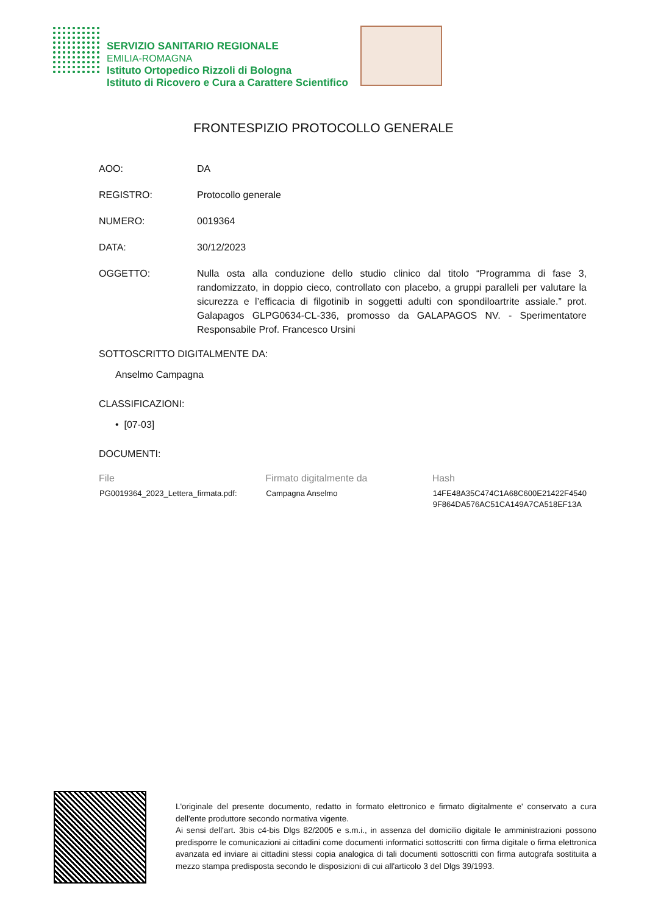SERVIZIO SANITARIO REGIONALE
EMILIA-ROMAGNA
Istituto Ortopedico Rizzoli di Bologna
Istituto di Ricovero e Cura a Carattere Scientifico
FRONTESPIZIO PROTOCOLLO GENERALE
AOO: DA
REGISTRO: Protocollo generale
NUMERO: 0019364
DATA: 30/12/2023
OGGETTO: Nulla osta alla conduzione dello studio clinico dal titolo “Programma di fase 3, randomizzato, in doppio cieco, controllato con placebo, a gruppi paralleli per valutare la sicurezza e l’efficacia di filgotinib in soggetti adulti con spondiloartrite assiale.” prot. Galapagos GLPG0634-CL-336, promosso da GALAPAGOS NV. - Sperimentatore Responsabile Prof. Francesco Ursini
SOTTOSCRITTO DIGITALMENTE DA:
Anselmo Campagna
CLASSIFICAZIONI:
• [07-03]
DOCUMENTI:
| File | Firmato digitalmente da | Hash |
| --- | --- | --- |
| PG0019364_2023_Lettera_firmata.pdf: | Campagna Anselmo | 14FE48A35C474C1A68C600E21422F4540 9F864DA576AC51CA149A7CA518EF13A |
L'originale del presente documento, redatto in formato elettronico e firmato digitalmente e' conservato a cura dell'ente produttore secondo normativa vigente.
Ai sensi dell'art. 3bis c4-bis Dlgs 82/2005 e s.m.i., in assenza del domicilio digitale le amministrazioni possono predisporre le comunicazioni ai cittadini come documenti informatici sottoscritti con firma digitale o firma elettronica avanzata ed inviare ai cittadini stessi copia analogica di tali documenti sottoscritti con firma autografa sostituita a mezzo stampa predisposta secondo le disposizioni di cui all'articolo 3 del Dlgs 39/1993.